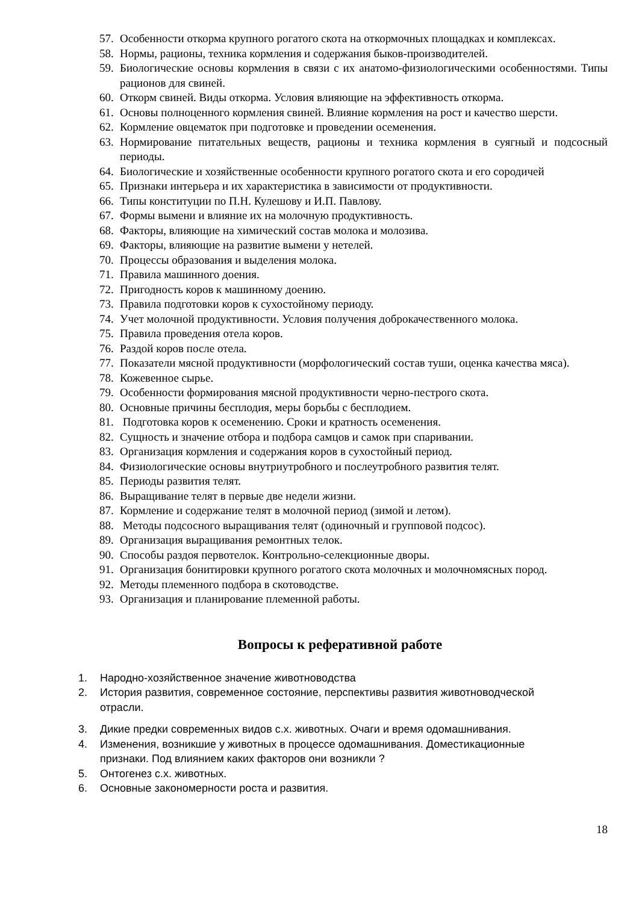57. Особенности откорма крупного рогатого скота на откормочных площадках и комплексах.
58. Нормы, рационы, техника кормления и содержания быков-производителей.
59. Биологические основы кормления в связи с их анатомо-физиологическими особенностями. Типы рационов для свиней.
60. Откорм свиней. Виды откорма. Условия влияющие на эффективность откорма.
61. Основы полноценного кормления свиней. Влияние кормления на рост и качество шерсти.
62. Кормление овцематок при подготовке и проведении осеменения.
63. Нормирование питательных веществ, рационы и техника кормления в суягный и подсосный периоды.
64. Биологические и хозяйственные особенности крупного рогатого скота и его сородичей
65. Признаки интерьера и их характеристика в зависимости от продуктивности.
66. Типы конституции по П.Н. Кулешову и И.П. Павлову.
67. Формы вымени и влияние их на молочную продуктивность.
68. Факторы, влияющие на химический состав молока и молозива.
69. Факторы, влияющие на развитие вымени у нетелей.
70. Процессы образования и выделения молока.
71. Правила машинного доения.
72. Пригодность коров к машинному доению.
73. Правила подготовки коров к сухостойному периоду.
74. Учет молочной продуктивности. Условия получения доброкачественного молока.
75. Правила проведения отела коров.
76. Раздой коров после отела.
77. Показатели мясной продуктивности (морфологический состав туши, оценка качества мяса).
78. Кожевенное сырье.
79. Особенности формирования мясной продуктивности черно-пестрого скота.
80. Основные причины бесплодия, меры борьбы с бесплодием.
81. Подготовка коров к осеменению. Сроки и кратность осеменения.
82. Сущность и значение отбора и подбора самцов и самок при спаривании.
83. Организация кормления и содержания коров в сухостойный период.
84. Физиологические основы внутриутробного и послеутробного развития телят.
85. Периоды развития телят.
86. Выращивание телят в первые две недели жизни.
87. Кормление и содержание телят в молочной период (зимой и летом).
88. Методы подсосного выращивания телят (одиночный и групповой подсос).
89. Организация выращивания ремонтных телок.
90. Способы раздоя первотелок. Контрольно-селекционные дворы.
91. Организация бонитировки крупного рогатого скота молочных и молочномясных пород.
92. Методы племенного подбора в скотоводстве.
93. Организация и планирование племенной работы.
Вопросы к реферативной работе
1. Народно-хозяйственное значение животноводства
2. История развития, современное состояние, перспективы развития животноводческой отрасли.
3. Дикие предки современных видов с.х. животных. Очаги и время одомашнивания.
4. Изменения, возникшие у животных в процессе одомашнивания. Доместикационные признаки. Под влиянием каких факторов они возникли ?
5. Онтогенез с.х. животных.
6. Основные закономерности роста и развития.
18